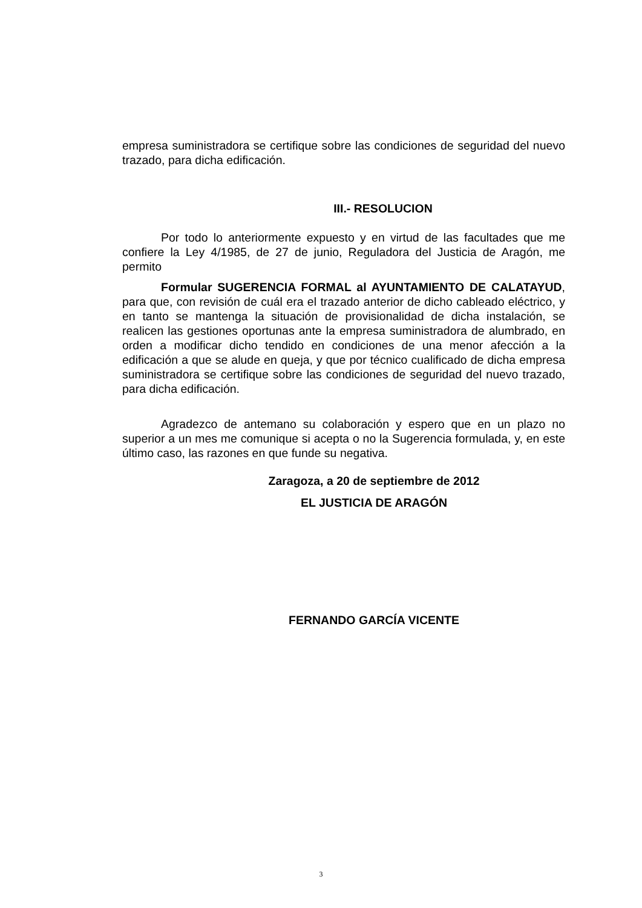empresa suministradora se certifique sobre las condiciones de seguridad del nuevo trazado, para dicha edificación.
III.- RESOLUCION
Por todo lo anteriormente expuesto y en virtud de las facultades que me confiere la Ley 4/1985, de 27 de junio, Reguladora del Justicia de Aragón, me permito
Formular SUGERENCIA FORMAL al AYUNTAMIENTO DE CALATAYUD, para que, con revisión de cuál era el trazado anterior de dicho cableado eléctrico, y en tanto se mantenga la situación de provisionalidad de dicha instalación, se realicen las gestiones oportunas ante la empresa suministradora de alumbrado, en orden a modificar dicho tendido en condiciones de una menor afección a la edificación a que se alude en queja, y que por técnico cualificado de dicha empresa suministradora se certifique sobre las condiciones de seguridad del nuevo trazado, para dicha edificación.
Agradezco de antemano su colaboración y espero que en un plazo no superior a un mes me comunique si acepta o no la Sugerencia formulada, y, en este último caso, las razones en que funde su negativa.
Zaragoza, a 20 de septiembre de 2012
EL JUSTICIA DE ARAGÓN
FERNANDO GARCÍA VICENTE
3